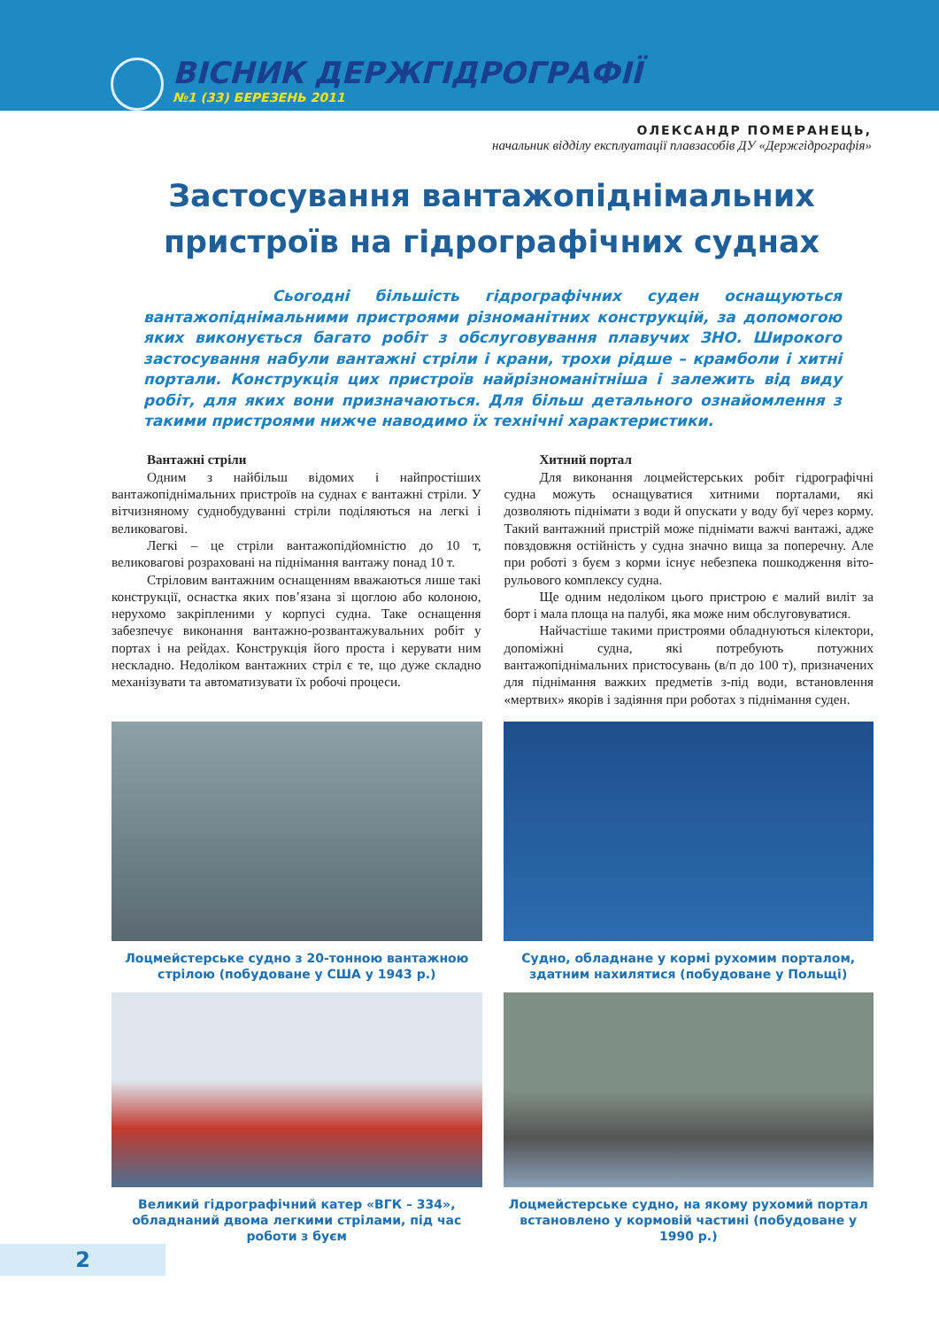ВІСНИК ДЕРЖГІДРОГРАФІЇ
№1 (33) БЕРЕЗЕНЬ 2011
ОЛЕКСАНДР ПОМЕРАНЕЦЬ,
начальник відділу експлуатації плавзасобів ДУ «Держгідрографія»
Застосування вантажопіднімальних пристроїв на гідрографічних суднах
Сьогодні більшість гідрографічних суден оснащуються вантажопіднімальними пристроями різноманітних конструкцій, за допомогою яких виконується багато робіт з обслуговування плавучих ЗНО. Широкого застосування набули вантажні стріли і крани, трохи рідше – крамболи і хитні портали. Конструкція цих пристроїв найрізноманітніша і залежить від виду робіт, для яких вони призначаються. Для більш детального ознайомлення з такими пристроями нижче наводимо їх технічні характеристики.
Вантажні стріли
Одним з найбільш відомих і найпростіших вантажопіднімальних пристроїв на суднах є вантажні стріли. У вітчизняному суднобудуванні стріли поділяються на легкі і великовагові.
Легкі – це стріли вантажопідйомністю до 10 т, великовагові розраховані на піднімання вантажу понад 10 т.
Стріловим вантажним оснащенням вважаються лише такі конструкції, оснастка яких пов’язана зі щоглою або колоною, нерухомо закріпленими у корпусі судна. Таке оснащення забезпечує виконання вантажно-розвантажувальних робіт у портах і на рейдах. Конструкція його проста і керувати ним нескладно. Недоліком вантажних стріл є те, що дуже складно механізувати та автоматизувати їх робочі процеси.
Хитний портал
Для виконання лоцмейстерських робіт гідрографічні судна можуть оснащуватися хитними порталами, які дозволяють піднімати з води й опускати у воду буї через корму. Такий вантажний пристрій може піднімати важчі вантажі, адже повздовжня остійність у судна значно вища за поперечну. Але при роботі з буєм з корми існує небезпека пошкодження віто-рульового комплексу судна.
Ще одним недоліком цього пристрою є малий виліт за борт і мала площа на палубі, яка може ним обслуговуватися.
Найчастіше такими пристроями обладнуються кілектори, допоміжні судна, які потребують потужних вантажопіднімальних пристосувань (в/п до 100 т), призначених для піднімання важких предметів з-під води, встановлення «мертвих» якорів і задіяння при роботах з піднімання суден.
Лоцмейстерське судно з 20-тонною вантажною стрілою (побудоване у США у 1943 р.)
Судно, обладнане у кормі рухомим порталом, здатним нахилятися (побудоване у Польщі)
Великий гідрографічний катер «ВГК – 334», обладнаний двома легкими стрілами, під час роботи з буєм
Лоцмейстерське судно, на якому рухомий портал встановлено у кормовій частині (побудоване у 1990 р.)
2